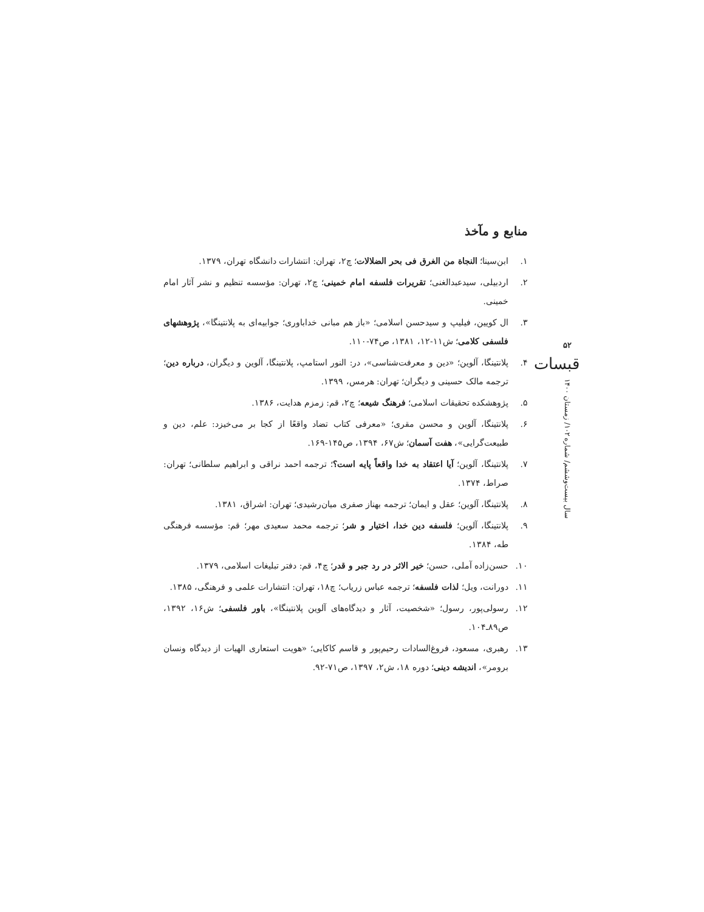منابع و مآخذ
۱. ابن‌سینا؛ النجاة من الغرق فی بحر الضلالات؛ چ۲، تهران: انتشارات دانشگاه تهران، ۱۳۷۹.
۲. اردبیلی، سیدعبدالغنی؛ تقریرات فلسفه امام خمینی؛ چ۲، تهران: مؤسسه تنظیم و نشر آثار امام خمینی.
۳. ال کویین، فیلیپ و سیدحسن اسلامی؛ «باز هم مبانی خداباوری؛ جوابیه‌ای به پلانتینگا»، پژوهشهای فلسفی کلامی؛ ش۱۱-۱۲، ۱۳۸۱، ص۷۴-۱۱۰.
۴. پلانتینگا، آلوین؛ «دین و معرفت‌شناسی»، در: النور استامپ، پلانتینگا، آلوین و دیگران، درباره دین؛ ترجمه مالک حسینی و دیگران؛ تهران: هرمس، ۱۳۹۹.
۵. پژوهشکده تحقیقات اسلامی؛ فرهنگ شیعه؛ چ۲، قم: زمزم هدایت، ۱۳۸۶.
۶. پلانتینگا، آلوین و محسن مقری؛ «معرفی کتاب تضاد واقعًا از کجا بر می‌خیزد: علم، دین و طبیعت‌گرایی»، هفت آسمان؛ ش۶۷، ۱۳۹۴، ص۱۴۵-۱۶۹.
۷. پلانتینگا، آلوین؛ آیا اعتقاد به خدا واقعاً پایه است؟؛ ترجمه احمد نراقی و ابراهیم سلطانی؛ تهران: صراط، ۱۳۷۴.
۸. پلانتینگا، آلوین؛ عقل و ایمان؛ ترجمه بهناز صفری میان‌رشیدی؛ تهران: اشراق، ۱۳۸۱.
۹. پلانتینگا، آلوین؛ فلسفه دین خدا، اختیار و شر؛ ترجمه محمد سعیدی مهر؛ قم: مؤسسه فرهنگی طه، ۱۳۸۴.
۱۰. حسن‌زاده آملی، حسن؛ خیر الاثر در رد جبر و قدر؛ چ۴، قم: دفتر تبلیغات اسلامی، ۱۳۷۹.
۱۱. دورانت، ویل؛ لذات فلسفه؛ ترجمه عباس زریاب؛ چ۱۸، تهران: انتشارات علمی و فرهنگی، ۱۳۸۵.
۱۲. رسولی‌پور، رسول؛ «شخصیت، آثار و دیدگاه‌های آلوین پلانتینگا»، باور فلسفی؛ ش۱۶، ۱۳۹۲، ص۸۹ـ۱۰۴.
۱۳. رهبری، مسعود، فروغ‌السادات رحیم‌پور و قاسم کاکایی؛ «هویت استعاری الهیات از دیدگاه ونسان برومر»، اندیشه دینی؛ دوره ۱۸، ش۲، ۱۳۹۷، ص۷۱-۹۲.
۵۲
قبسات
سال بیست‌وششم/ شماره ۱۰۲/ زمستان ۱۴۰۰